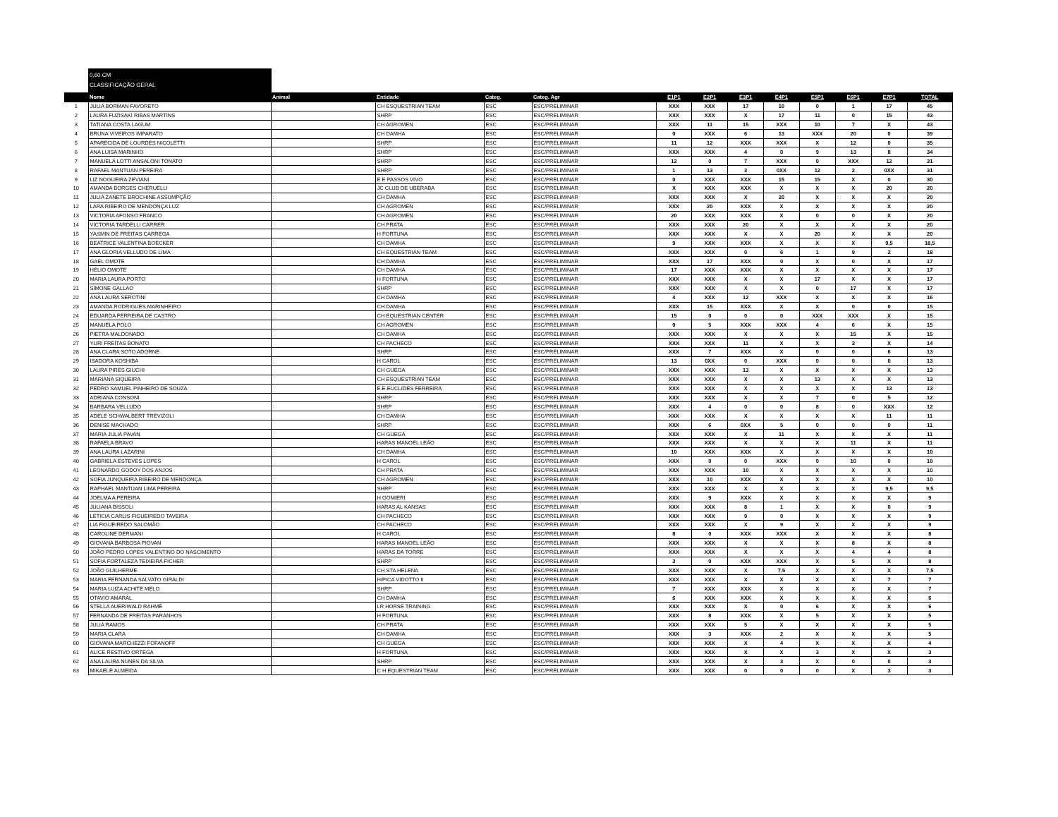0,60 CM
CLASSIFICAÇÃO GERAL
| | Nome | Animal | Entidade | Categ. | Categ. Agr | E1P1 | E2P1 | E3P1 | E4P1 | E5P1 | E6P1 | E7P1 | TOTAL |
| --- | --- | --- | --- | --- | --- | --- | --- | --- | --- | --- | --- | --- | --- |
| 1 | JULIA BORMAN FAVORETO | | CH ESQUESTRIAN TEAM | ESC | ESC/PRELIMINAR | XXX | XXX | 17 | 10 | 0 | 1 | 17 | 45 |
| 2 | LAURA FUZISAKI RIBAS MARTINS | | SHRP | ESC | ESC/PRELIMINAR | XXX | XXX | X | 17 | 11 | 0 | 15 | 43 |
| 3 | TATIANA COSTA LAGUM | | CH AGROMEN | ESC | ESC/PRELIMINAR | XXX | 11 | 15 | XXX | 10 | 7 | X | 43 |
| 4 | BRUNA VIVEIROS IMPARATO | | CH DAMHA | ESC | ESC/PRELIMINAR | 0 | XXX | 6 | 13 | XXX | 20 | 0 | 39 |
| 5 | APARECIDA DE LOURDES NICOLETTI | | SHRP | ESC | ESC/PRELIMINAR | 11 | 12 | XXX | XXX | X | 12 | 0 | 35 |
| 6 | ANA LUISA MARINHO | | SHRP | ESC | ESC/PRELIMINAR | XXX | XXX | 4 | 0 | 9 | 13 | 8 | 34 |
| 7 | MANUELA LOTTI ANSALONI TONATO | | SHRP | ESC | ESC/PRELIMINAR | 12 | 0 | 7 | XXX | 0 | XXX | 12 | 31 |
| 8 | RAFAEL MANTUAN PEREIRA | | SHRP | ESC | ESC/PRELIMINAR | 1 | 13 | 3 | 0XX | 12 | 2 | 0XX | 31 |
| 9 | LIZ NOGUEIRA ZEVIANI | | E E PASSOS VIVO | ESC | ESC/PRELIMINAR | 0 | XXX | XXX | 15 | 15 | X | 0 | 30 |
| 10 | AMANDA BORGES CHERUELLI | | JC CLUB DE UBERABA | ESC | ESC/PRELIMINAR | X | XXX | XXX | X | X | X | 20 | 20 |
| 11 | JULIA ZANETE BROCHINE ASSUMPÇÃO | | CH DAMHA | ESC | ESC/PRELIMINAR | XXX | XXX | X | 20 | X | X | X | 20 |
| 12 | LARA RIBEIRO DE MENDONÇA LUZ | | CH AGROMEN | ESC | ESC/PRELIMINAR | XXX | 20 | XXX | X | X | X | X | 20 |
| 13 | VICTORIA AFONSO FRANCO | | CH AGROMEN | ESC | ESC/PRELIMINAR | 20 | XXX | XXX | X | 0 | 0 | X | 20 |
| 14 | VICTORIA TARDELLI CARRER | | CH PRATA | ESC | ESC/PRELIMINAR | XXX | XXX | 20 | X | X | X | X | 20 |
| 15 | YASMIN DE FREITAS CARREGA | | H FORTUNA | ESC | ESC/PRELIMINAR | XXX | XXX | X | X | 20 | X | X | 20 |
| 16 | BEATRICE VALENTINA BOECKER | | CH DAMHA | ESC | ESC/PRELIMINAR | 9 | XXX | XXX | X | X | X | 9,5 | 18,5 |
| 17 | ANA GLORIA VELLUDO DE LIMA | | CH EQUESTRIAN TEAM | ESC | ESC/PRELIMINAR | XXX | XXX | 0 | 6 | 1 | 9 | 2 | 18 |
| 18 | GAEL OMOTE | | CH DAMHA | ESC | ESC/PRELIMINAR | XXX | 17 | XXX | 0 | X | 0 | X | 17 |
| 19 | HELIO OMOTE | | CH DAMHA | ESC | ESC/PRELIMINAR | 17 | XXX | XXX | X | X | X | X | 17 |
| 20 | MARIA LAURA PORTO | | H FORTUNA | ESC | ESC/PRELIMINAR | XXX | XXX | X | X | 17 | X | X | 17 |
| 21 | SIMONE GALLAO | | SHRP | ESC | ESC/PRELIMINAR | XXX | XXX | X | X | 0 | 17 | X | 17 |
| 22 | ANA LAURA SEROTINI | | CH DAMHA | ESC | ESC/PRELIMINAR | 4 | XXX | 12 | XXX | X | X | X | 16 |
| 23 | AMANDA RODRIGUES MARINHEIRO | | CH DAMHA | ESC | ESC/PRELIMINAR | XXX | 15 | XXX | X | X | 0 | 0 | 15 |
| 24 | EDUARDA FERREIRA DE CASTRO | | CH EQUESTRIAN CENTER | ESC | ESC/PRELIMINAR | 15 | 0 | 0 | 0 | XXX | XXX | X | 15 |
| 25 | MANUELA POLO | | CH AGROMEN | ESC | ESC/PRELIMINAR | 0 | 5 | XXX | XXX | 4 | 6 | X | 15 |
| 26 | PIETRA MALDONADO | | CH DAMHA | ESC | ESC/PRELIMINAR | XXX | XXX | X | X | X | 15 | X | 15 |
| 27 | YURI FREITAS BONATO | | CH PACHECO | ESC | ESC/PRELIMINAR | XXX | XXX | 11 | X | X | 3 | X | 14 |
| 28 | ANA CLARA SOTO ADORNE | | SHRP | ESC | ESC/PRELIMINAR | XXX | 7 | XXX | X | 0 | 0 | 6 | 13 |
| 29 | ISADORA KOSHIBA | | H CAROL | ESC | ESC/PRELIMINAR | 13 | 0XX | 0 | XXX | 0 | 0 | 0 | 13 |
| 30 | LAURA PIRES GIUCHI | | CH GUEGA | ESC | ESC/PRELIMINAR | XXX | XXX | 13 | X | X | X | X | 13 |
| 31 | MARIANA SIQUEIRA | | CH ESQUESTRIAN TEAM | ESC | ESC/PRELIMINAR | XXX | XXX | X | X | 13 | X | X | 13 |
| 32 | PEDRO SAMUEL PINHEIRO DE SOUZA | | E.E.EUCLIDES FERREIRA | ESC | ESC/PRELIMINAR | XXX | XXX | X | X | X | X | 13 | 13 |
| 33 | ADRIANA CONSONI | | SHRP | ESC | ESC/PRELIMINAR | XXX | XXX | X | X | 7 | 0 | 5 | 12 |
| 34 | BARBARA VELLUDO | | SHRP | ESC | ESC/PRELIMINAR | XXX | 4 | 0 | 0 | 8 | 0 | XXX | 12 |
| 35 | ADELE SCHWALBERT TREVIZOLI | | CH DAMHA | ESC | ESC/PRELIMINAR | XXX | XXX | X | X | X | X | 11 | 11 |
| 36 | DENISE MACHADO | | SHRP | ESC | ESC/PRELIMINAR | XXX | 6 | 0XX | 5 | 0 | 0 | 0 | 11 |
| 37 | MARIA JULIA PAVAN | | CH GUEGA | ESC | ESC/PRELIMINAR | XXX | XXX | X | 11 | X | X | X | 11 |
| 38 | RAFAELA BRAVO | | HARAS MANOEL LEÃO | ESC | ESC/PRELIMINAR | XXX | XXX | X | X | X | 11 | X | 11 |
| 39 | ANA LAURA LAZARINI | | CH DAMHA | ESC | ESC/PRELIMINAR | 10 | XXX | XXX | X | X | X | X | 10 |
| 40 | GABRIELA ESTEVES LOPES | | H CAROL | ESC | ESC/PRELIMINAR | XXX | 0 | 0 | XXX | 0 | 10 | 0 | 10 |
| 41 | LEONARDO GODOY DOS ANJOS | | CH PRATA | ESC | ESC/PRELIMINAR | XXX | XXX | 10 | X | X | X | X | 10 |
| 42 | SOFIA JUNQUEIRA RIBEIRO DE MENDONÇA | | CH AGROMEN | ESC | ESC/PRELIMINAR | XXX | 10 | XXX | X | X | X | X | 10 |
| 43 | RAPHAEL MANTUAN LIMA PEREIRA | | SHRP | ESC | ESC/PRELIMINAR | XXX | XXX | X | X | X | X | 9,5 | 9,5 |
| 44 | JOELMA A PEREIRA | | H GOMIERI | ESC | ESC/PRELIMINAR | XXX | 9 | XXX | X | X | X | X | 9 |
| 45 | JULIANA BISSOLI | | HARAS AL KANSAS | ESC | ESC/PRELIMINAR | XXX | XXX | 8 | 1 | X | X | 0 | 9 |
| 46 | LETICIA CARLIS FIGUEIREDO TAVEIRA | | CH PACHECO | ESC | ESC/PRELIMINAR | XXX | XXX | 9 | 0 | X | X | X | 9 |
| 47 | LIA FIGUEIREDO SALOMÃO | | CH PACHECO | ESC | ESC/PRELIMINAR | XXX | XXX | X | 9 | X | X | X | 9 |
| 48 | CAROLINE DERMANI | | H CAROL | ESC | ESC/PRELIMINAR | 8 | 0 | XXX | XXX | X | X | X | 8 |
| 49 | GIOVANA BARBOSA PIOVAN | | HARAS MANOEL LEÃO | ESC | ESC/PRELIMINAR | XXX | XXX | X | X | X | 8 | X | 8 |
| 50 | JOÃO PEDRO LOPES VALENTINO DO NASCIMENTO | | HARAS DA TORRE | ESC | ESC/PRELIMINAR | XXX | XXX | X | X | X | 4 | 4 | 8 |
| 51 | SOFIA FORTALEZA TEIXEIRA FICHER | | SHRP | ESC | ESC/PRELIMINAR | 3 | 0 | XXX | XXX | X | 5 | X | 8 |
| 52 | JOÃO GUILHERME | | CH STA HELENA | ESC | ESC/PRELIMINAR | XXX | XXX | X | 7,5 | X | X | X | 7,5 |
| 53 | MARIA FERNANDA SALVATO GIRALDI | | HIPICA VIDOTTO II | ESC | ESC/PRELIMINAR | XXX | XXX | X | X | X | X | 7 | 7 |
| 54 | MARIA LUIZA ACHITE MELO | | SHRP | ESC | ESC/PRELIMINAR | 7 | XXX | XXX | X | X | X | X | 7 |
| 55 | OTAVIO AMARAL | | CH DAMHA | ESC | ESC/PRELIMINAR | 6 | XXX | XXX | X | X | X | X | 6 |
| 56 | STELLA AUERIWALD RAHMÉ | | LR HORSE TRAINING | ESC | ESC/PRELIMINAR | XXX | XXX | X | 0 | 6 | X | X | 6 |
| 57 | FERNANDA DE FREITAS PARANHOS | | H FORTUNA | ESC | ESC/PRELIMINAR | XXX | 8 | XXX | X | 5 | X | X | 5 |
| 58 | JULIA RAMOS | | CH PRATA | ESC | ESC/PRELIMINAR | XXX | XXX | 5 | X | X | X | X | 5 |
| 59 | MARIA CLARA | | CH DAMHA | ESC | ESC/PRELIMINAR | XXX | 3 | XXX | 2 | X | X | X | 5 |
| 60 | GIOVANA MARCHEZZI FOFANOFF | | CH GUEGA | ESC | ESC/PRELIMINAR | XXX | XXX | X | 4 | X | X | X | 4 |
| 61 | ALICE RESTIVO ORTEGA | | H FORTUNA | ESC | ESC/PRELIMINAR | XXX | XXX | X | X | 3 | X | X | 3 |
| 62 | ANA LAURA NUNES DA SILVA | | SHRP | ESC | ESC/PRELIMINAR | XXX | XXX | X | 3 | X | 0 | 0 | 3 |
| 63 | MIKAELE ALMEIDA | | C H EQUESTRIAN TEAM | ESC | ESC/PRELIMINAR | XXX | XXX | 0 | 0 | 0 | X | 3 | 3 |